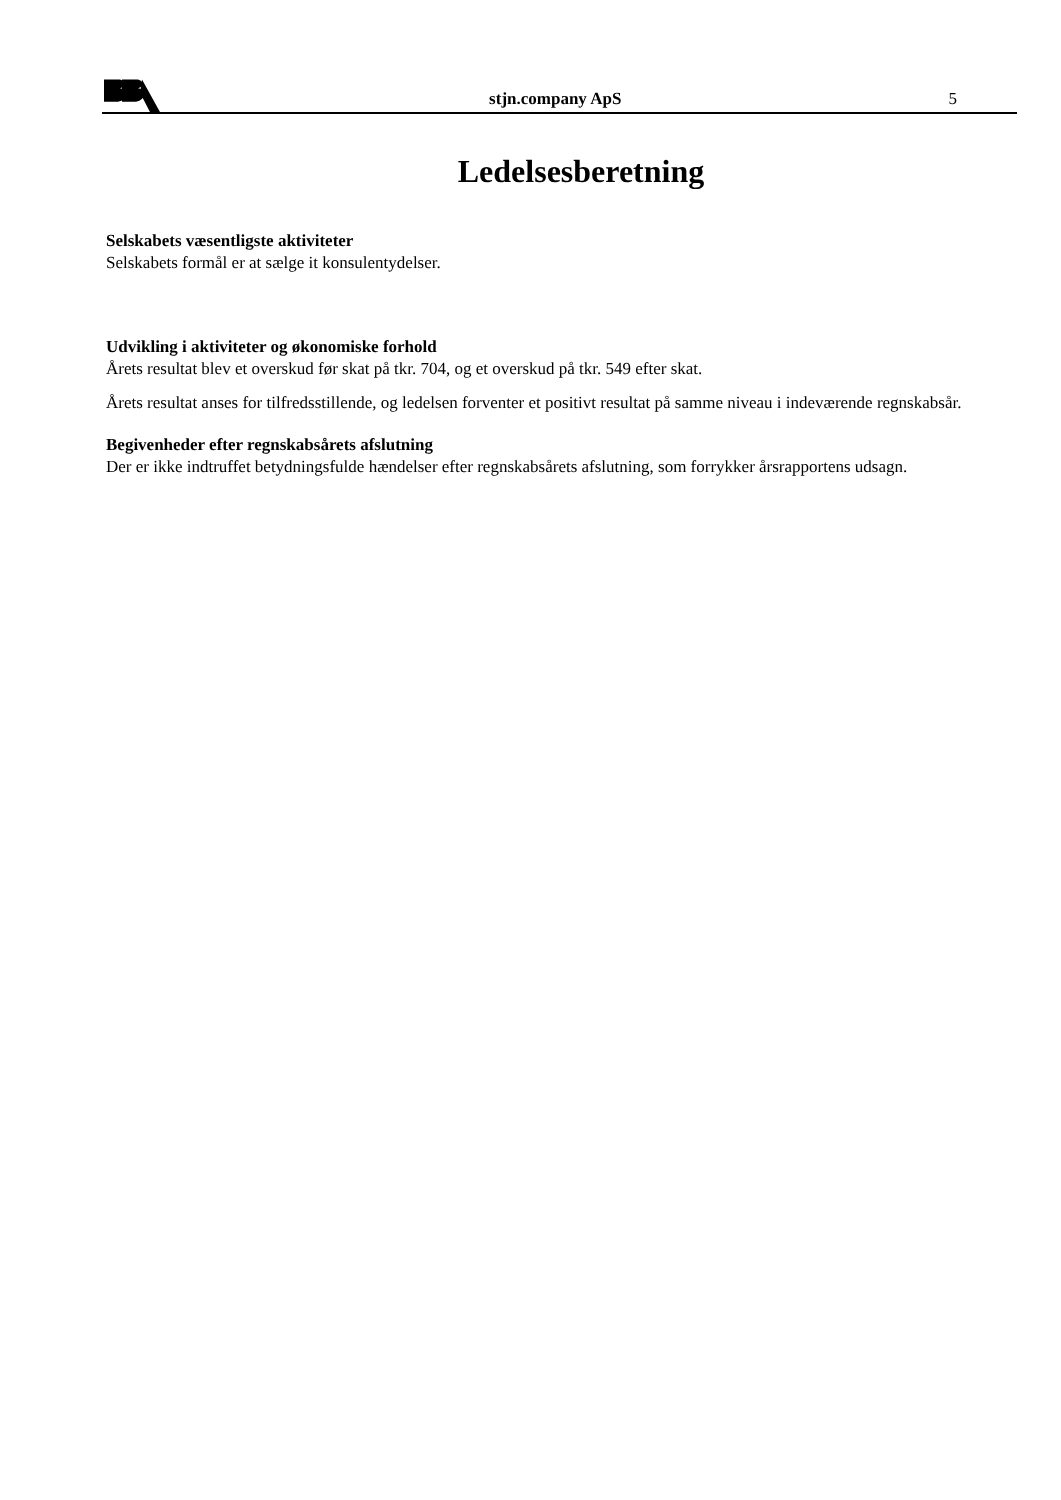stjn.company ApS
5
Ledelsesberetning
Selskabets væsentligste aktiviteter
Selskabets formål er at sælge it konsulentydelser.
Udvikling i aktiviteter og økonomiske forhold
Årets resultat blev et overskud før skat på tkr. 704, og et overskud på tkr. 549 efter skat.
Årets resultat anses for tilfredsstillende, og ledelsen forventer et positivt resultat på samme niveau i indeværende regnskabsår.
Begivenheder efter regnskabsårets afslutning
Der er ikke indtruffet betydningsfulde hændelser efter regnskabsårets afslutning, som forrykker årsrapportens udsagn.